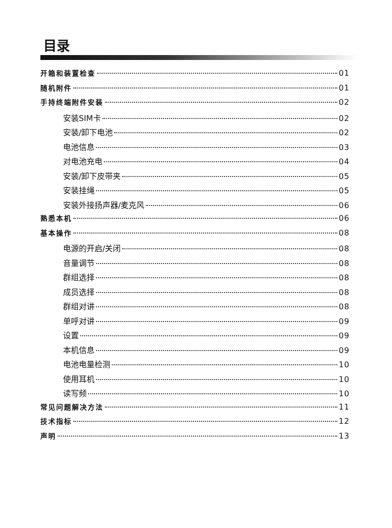目录
开箱和装置检查 01
随机附件 01
手持终端附件安装 02
安装SIM卡 02
安装/卸下电池 02
电池信息 03
对电池充电 04
安装/卸下皮带夹 05
安装挂绳 05
安装外接扬声器/麦克风 06
熟悉本机 06
基本操作 08
电源的开启/关闭 08
音量调节 08
群组选择 08
成员选择 08
群组对讲 08
单呼对讲 09
设置 09
本机信息 09
电池电量检测 10
使用耳机 10
读写频 10
常见问题解决方法 11
技术指标 12
声明 13